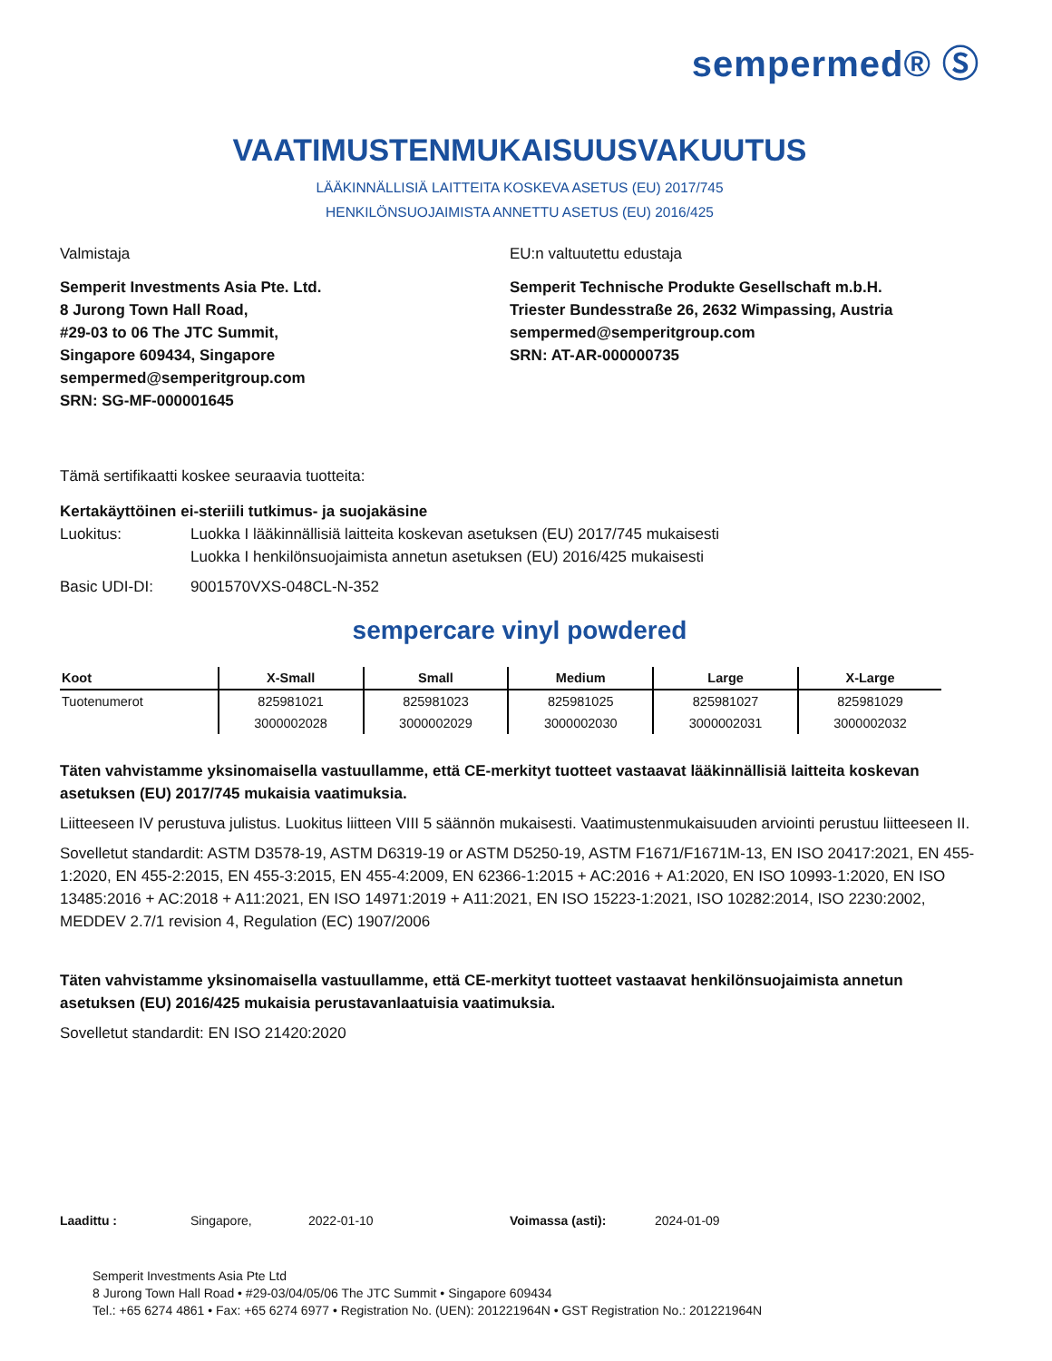sempermed® Ⓢ
VAATIMUSTENMUKAISUUSVAKUUTUS
LÄÄKINNÄLLISIÄ LAITTEITA KOSKEVA ASETUS (EU) 2017/745
HENKILÖNSUOJAIMISTA ANNETTU ASETUS (EU) 2016/425
Valmistaja
Semperit Investments Asia Pte. Ltd.
8 Jurong Town Hall Road,
#29-03 to 06 The JTC Summit,
Singapore 609434, Singapore
sempermed@semperitgroup.com
SRN: SG-MF-000001645
EU:n valtuutettu edustaja
Semperit Technische Produkte Gesellschaft m.b.H.
Triester Bundesstraße 26, 2632 Wimpassing, Austria
sempermed@semperitgroup.com
SRN: AT-AR-000000735
Tämä sertifikaatti koskee seuraavia tuotteita:
Kertakäyttöinen ei-steriili tutkimus- ja suojakäsine
Luokitus: Luokka I lääkinnällisiä laitteita koskevan asetuksen (EU) 2017/745 mukaisesti
Luokka I henkilönsuojaimista annetun asetuksen (EU) 2016/425 mukaisesti
Basic UDI-DI: 9001570VXS-048CL-N-352
sempercare vinyl powdered
| Koot | X-Small | Small | Medium | Large | X-Large |
| --- | --- | --- | --- | --- | --- |
| Tuotenumerot | 825981021 | 825981023 | 825981025 | 825981027 | 825981029 |
| | 3000002028 | 3000002029 | 3000002030 | 3000002031 | 3000002032 |
Täten vahvistamme yksinomaisella vastuullamme, että CE-merkityt tuotteet vastaavat lääkinnällisiä laitteita koskevan asetuksen (EU) 2017/745 mukaisia vaatimuksia.
Liitteeseen IV perustuva julistus. Luokitus liitteen VIII 5 säännön mukaisesti. Vaatimustenmukaisuuden arviointi perustuu liitteeseen II.
Sovelletut standardit: ASTM D3578-19, ASTM D6319-19 or ASTM D5250-19, ASTM F1671/F1671M-13, EN ISO 20417:2021, EN 455-1:2020, EN 455-2:2015, EN 455-3:2015, EN 455-4:2009, EN 62366-1:2015 + AC:2016 + A1:2020, EN ISO 10993-1:2020, EN ISO 13485:2016 + AC:2018 + A11:2021, EN ISO 14971:2019 + A11:2021, EN ISO 15223-1:2021, ISO 10282:2014, ISO 2230:2002, MEDDEV 2.7/1 revision 4, Regulation (EC) 1907/2006
Täten vahvistamme yksinomaisella vastuullamme, että CE-merkityt tuotteet vastaavat henkilönsuojaimista annetun asetuksen (EU) 2016/425 mukaisia perustavanlaatuisia vaatimuksia.
Sovelletut standardit: EN ISO 21420:2020
Laadittu : Singapore, 2022-01-10 Voimassa (asti): 2024-01-09
Semperit Investments Asia Pte Ltd
8 Jurong Town Hall Road • #29-03/04/05/06 The JTC Summit • Singapore 609434
Tel.: +65 6274 4861 • Fax: +65 6274 6977 • Registration No. (UEN): 201221964N • GST Registration No.: 201221964N